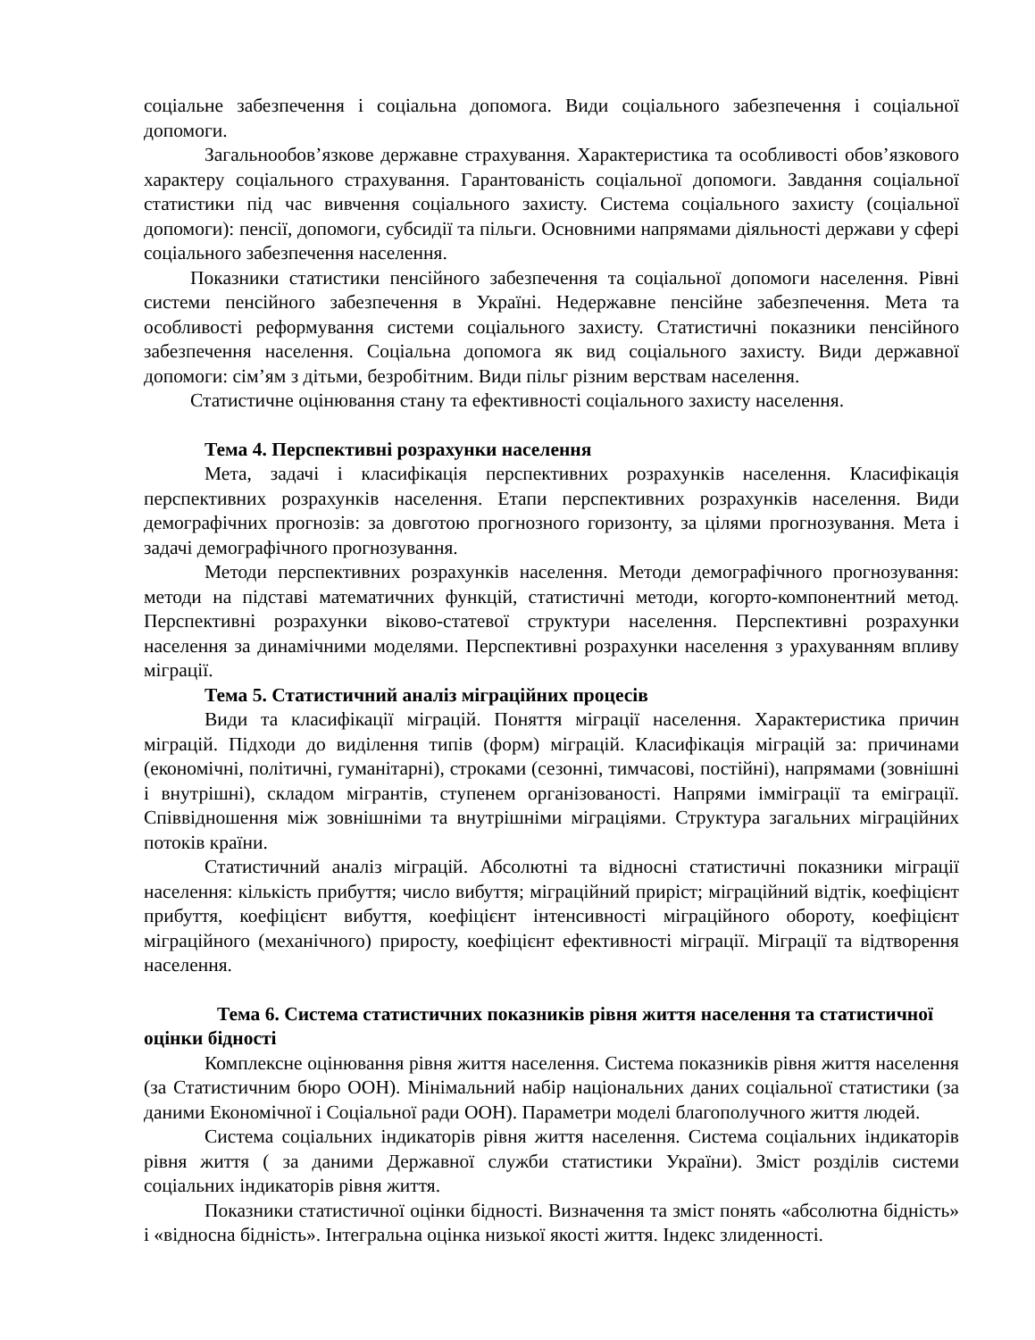соціальне забезпечення і соціальна допомога. Види соціального забезпечення і соціальної допомоги.
Загальнообов’язкове державне страхування. Характеристика та особливості обов’язкового характеру соціального страхування. Гарантованість соціальної допомоги. Завдання соціальної статистики під час вивчення соціального захисту. Система соціального захисту (соціальної допомоги): пенсії, допомоги, субсидії та пільги. Основними напрямами діяльності держави у сфері соціального забезпечення населення.
Показники статистики пенсійного забезпечення та соціальної допомоги населення. Рівні системи пенсійного забезпечення в Україні. Недержавне пенсійне забезпечення. Мета та особливості реформування системи соціального захисту. Статистичні показники пенсійного забезпечення населення. Соціальна допомога як вид соціального захисту. Види державної допомоги: сім’ям з дітьми, безробітним. Види пільг різним верствам населення.
Статистичне оцінювання стану та ефективності соціального захисту населення.
Тема 4. Перспективні розрахунки населення
Мета, задачі і класифікація перспективних розрахунків населення. Класифікація перспективних розрахунків населення. Етапи перспективних розрахунків населення. Види демографічних прогнозів: за довготою прогнозного горизонту, за цілями прогнозування. Мета і задачі демографічного прогнозування.
Методи перспективних розрахунків населення. Методи демографічного прогнозування: методи на підставі математичних функцій, статистичні методи, когорто-компонентний метод. Перспективні розрахунки віково-статевої структури населення. Перспективні розрахунки населення за динамічними моделями. Перспективні розрахунки населення з урахуванням впливу міграції.
Тема 5. Статистичний аналіз міграційних процесів
Види та класифікації міграцій. Поняття міграції населення. Характеристика причин міграцій. Підходи до виділення типів (форм) міграцій. Класифікація міграцій за: причинами (економічні, політичні, гуманітарні), строками (сезонні, тимчасові, постійні), напрямами (зовнішні і внутрішні), складом мігрантів, ступенем організованості. Напрями імміграції та еміграції. Співвідношення між зовнішніми та внутрішніми міграціями. Структура загальних міграційних потоків країни.
Статистичний аналіз міграцій. Абсолютні та відносні статистичні показники міграції населення: кількість прибуття; число вибуття; міграційний приріст; міграційний відтік, коефіцієнт прибуття, коефіцієнт вибуття, коефіцієнт інтенсивності міграційного обороту, коефіцієнт міграційного (механічного) приросту, коефіцієнт ефективності міграції. Міграції та відтворення населення.
Тема 6. Система статистичних показників рівня життя населення та статистичної
оцінки бідності
Комплексне оцінювання рівня життя населення. Система показників рівня життя населення (за Статистичним бюро ООН). Мінімальний набір національних даних соціальної статистики (за даними Економічної і Соціальної ради ООН). Параметри моделі благополучного життя людей.
Система соціальних індикаторів рівня життя населення. Система соціальних індикаторів рівня життя ( за даними Державної служби статистики України). Зміст розділів системи соціальних індикаторів рівня життя.
Показники статистичної оцінки бідності. Визначення та зміст понять «абсолютна бідність» і «відносна бідність». Інтегральна оцінка низької якості життя. Індекс злиденності.